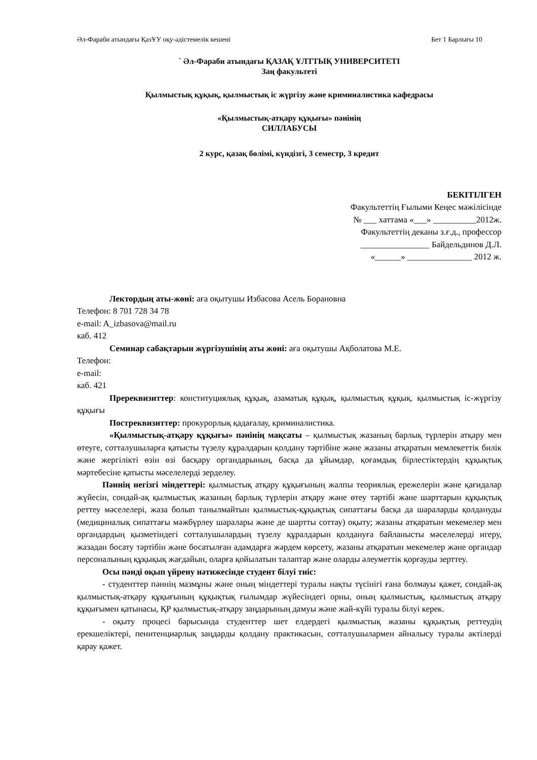Әл-Фараби атындағы ҚазҰУ оқу-әдістемелік кешені Бет 1 Барлығы 10
` Әл-Фараби атындағы ҚАЗАҚ ҰЛТТЫҚ УНИВЕРСИТЕТІ
Заң факультеті
Қылмыстық құқық, қылмыстық іс жүргізу және криминалистика кафедрасы
«Қылмыстық-атқару құқығы» пәнінің
СИЛЛАБУСЫ
2 курс, қазақ бөлімі, күндізгі, 3 семестр, 3 кредит
БЕКІТІЛГЕН
Факультеттің Ғылыми Кеңес мәжілісінде
№ ___ хаттама «___» __________2012ж.
Факультеттің деканы з.ғ.д., профессор
________________ Байдельдинов Д.Л.
«______» _______________ 2012 ж.
Лектордың аты-жөні: аға оқытушы Избасова Асель Борановна
Телефон: 8 701 728 34 78
e-mail: A_izbasova@mail.ru
каб. 412
Семинар сабақтарын жүргізушінің аты жөні: аға оқытушы Ақболатова М.Е.
Телефон:
e-mail:
каб. 421
Пререквизиттер: конституциялық құқық, азаматық құқық, қылмыстық құқық. қылмыстық іс-жүргізу құқығы
Постреквизиттер: прокурорлық қадағалау, криминалистика.
«Қылмыстық-атқару құқығы» пәнінің мақсаты – қылмыстық жазаның барлық түрлерін атқару мен өтеуге, сотталушыларға қатысты түзелу құралдарын қолдану тәртібіне және жазаны атқаратын мемлекеттік билік және жергілікті өзін өзі басқару органдарының, басқа да ұйымдар, қоғамдық бірлестіктердің құқықтық мәртебесіне қатысты мәселелерді зерделеу.
Пәннің негізгі міндеттері: қылмыстық атқару құқығының жалпы теориялық ережелерін және қағидалар жүйесін, сондай-ақ қылмыстық жазаның барлық түрлерін атқару және өтеу тәртібі және шарттарын құқықтық реттеу мәселелері, жаза болып танылмайтын қылмыстық-құқықтық сипаттағы басқа да шараларды қолдануды (медициналық сипаттағы мәжбүрлеу шаралары және де шартты соттау) оқыту; жазаны атқаратын мекемелер мен органдардың қызметіндегі сотталушылардың түзелу құралдарын қолдануға байланысты мәселелерді игеру, жазадан босату тәртібін және босатылған адамдарға жәрдем көрсету, жазаны атқаратын мекемелер және органдар персоналының құқықық жағдайын, оларға қойылатын талаптар және оларды әлеуметтік қорғауды зерттеу.
Осы пәнді оқып үйрену нәтижесінде студент білуі тиіс:
- студенттер пәннің мазмұны және оның міндеттері туралы нақты түсінігі ғана болмауы қажет, сондай-ақ қылмыстық-атқару құқығының құқықтық ғылымдар жүйесіндегі орны, оның қылмыстық, қылмыстық атқару құқығымен қатынасы, ҚР қылмыстық-атқару заңдарының дамуы және жай-күйі туралы білуі керек.
- оқыту процесі барысында студенттер шет елдердегі қылмыстық жазаны құқықтық реттеудің ерекшеліктері, пенитенциарлық заңдарды қолдану практикасын, сотталушылармен айналысу туралы актілерді қарау қажет.